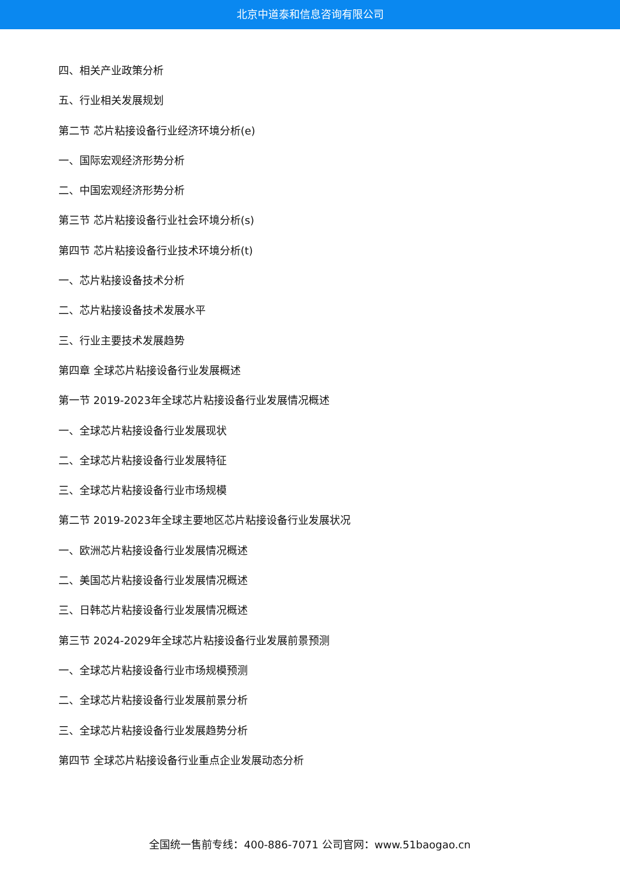北京中道泰和信息咨询有限公司
四、相关产业政策分析
五、行业相关发展规划
第二节 芯片粘接设备行业经济环境分析(e)
一、国际宏观经济形势分析
二、中国宏观经济形势分析
第三节 芯片粘接设备行业社会环境分析(s)
第四节 芯片粘接设备行业技术环境分析(t)
一、芯片粘接设备技术分析
二、芯片粘接设备技术发展水平
三、行业主要技术发展趋势
第四章 全球芯片粘接设备行业发展概述
第一节 2019-2023年全球芯片粘接设备行业发展情况概述
一、全球芯片粘接设备行业发展现状
二、全球芯片粘接设备行业发展特征
三、全球芯片粘接设备行业市场规模
第二节 2019-2023年全球主要地区芯片粘接设备行业发展状况
一、欧洲芯片粘接设备行业发展情况概述
二、美国芯片粘接设备行业发展情况概述
三、日韩芯片粘接设备行业发展情况概述
第三节 2024-2029年全球芯片粘接设备行业发展前景预测
一、全球芯片粘接设备行业市场规模预测
二、全球芯片粘接设备行业发展前景分析
三、全球芯片粘接设备行业发展趋势分析
第四节 全球芯片粘接设备行业重点企业发展动态分析
全国统一售前专线：400-886-7071 公司官网：www.51baogao.cn